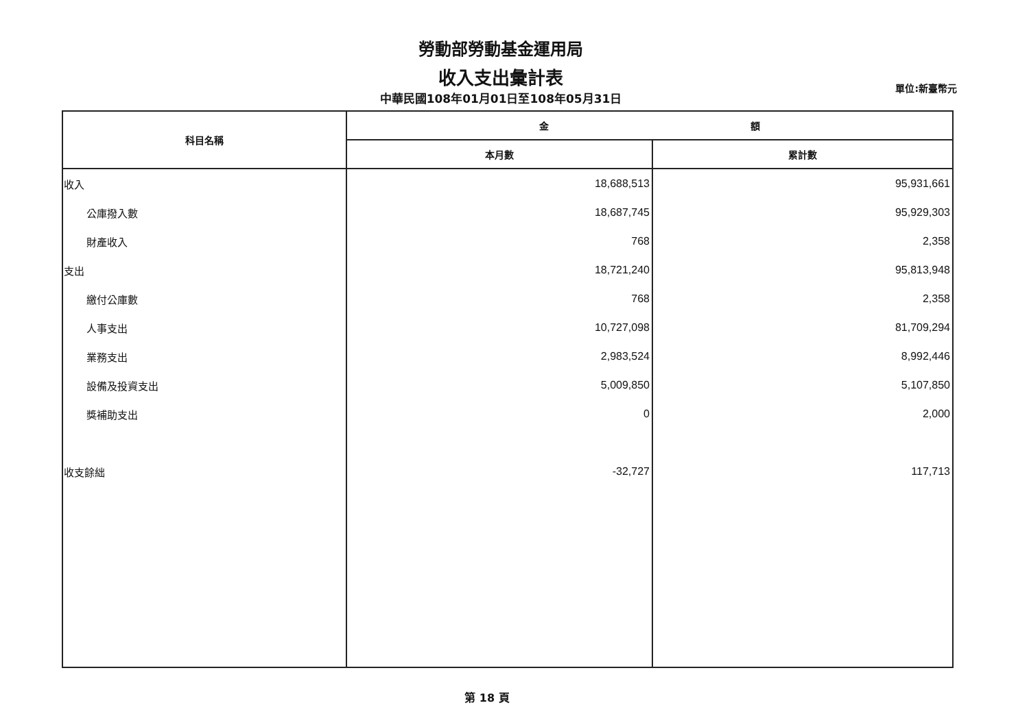勞動部勞動基金運用局
收入支出彙計表
中華民國108年01月01日至108年05月31日
單位:新臺幣元
| 科目名稱 | 金 額 | |
| --- | --- | --- |
| | 本月數 | 累計數 |
| 收入 | 18,688,513 | 95,931,661 |
| 公庫撥入數 | 18,687,745 | 95,929,303 |
| 財產收入 | 768 | 2,358 |
| 支出 | 18,721,240 | 95,813,948 |
| 繳付公庫數 | 768 | 2,358 |
| 人事支出 | 10,727,098 | 81,709,294 |
| 業務支出 | 2,983,524 | 8,992,446 |
| 設備及投資支出 | 5,009,850 | 5,107,850 |
| 獎補助支出 | 0 | 2,000 |
| 收支餘絀 | -32,727 | 117,713 |
第 18 頁